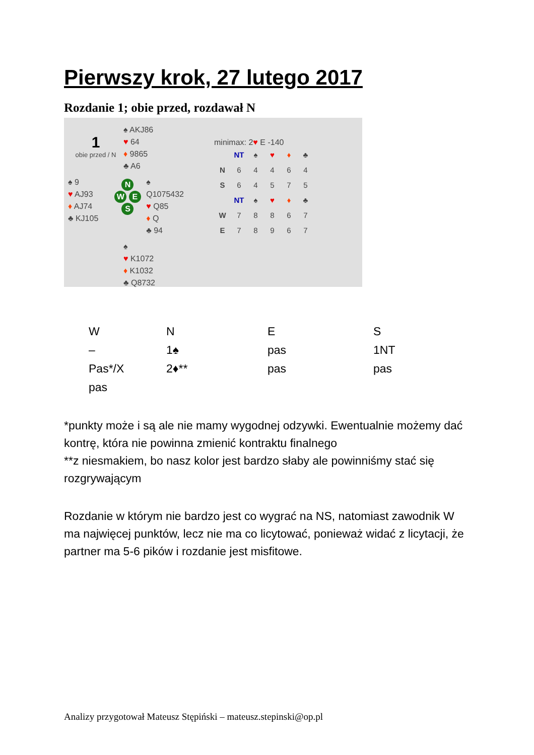Pierwszy krok, 27 lutego 2017
Rozdanie 1; obie przed, rozdawał N
1
obie przed / N
♠ AKJ86
♥ 64
♦ 9865
♣ A6
♠ 9
♥ AJ93
♦ AJ74
♣ KJ105
N
W E
S
♠ Q1075432
♥ Q85
♦ Q
♣ 94
♠
♥ K1072
♦ K1032
♣ Q8732
minimax: 2♥ E -140
| | NT | ♠ | ♥ | ♦ | ♣ |
| --- | --- | --- | --- | --- | --- |
| N | 6 | 4 | 4 | 6 | 4 |
| S | 6 | 4 | 5 | 7 | 5 |
| | NT | ♠ | ♥ | ♦ | ♣ |
| W | 7 | 8 | 8 | 6 | 7 |
| E | 7 | 8 | 9 | 6 | 7 |
| W | N | E | S |
| --- | --- | --- | --- |
| – | 1♠ | pas | 1NT |
| Pas*/X | 2♦** | pas | pas |
| pas | | | |
*punkty może i są ale nie mamy wygodnej odzywki. Ewentualnie możemy dać kontrę, która nie powinna zmienić kontraktu finalnego
**z niesmakiem, bo nasz kolor jest bardzo słaby ale powinniśmy stać się rozgrywającym
Rozdanie w którym nie bardzo jest co wygrać na NS, natomiast zawodnik W ma najwięcej punktów, lecz nie ma co licytować, ponieważ widać z licytacji, że partner ma 5-6 pików i rozdanie jest misfitowe.
Analizy przygotował Mateusz Stępiński – mateusz.stepinski@op.pl